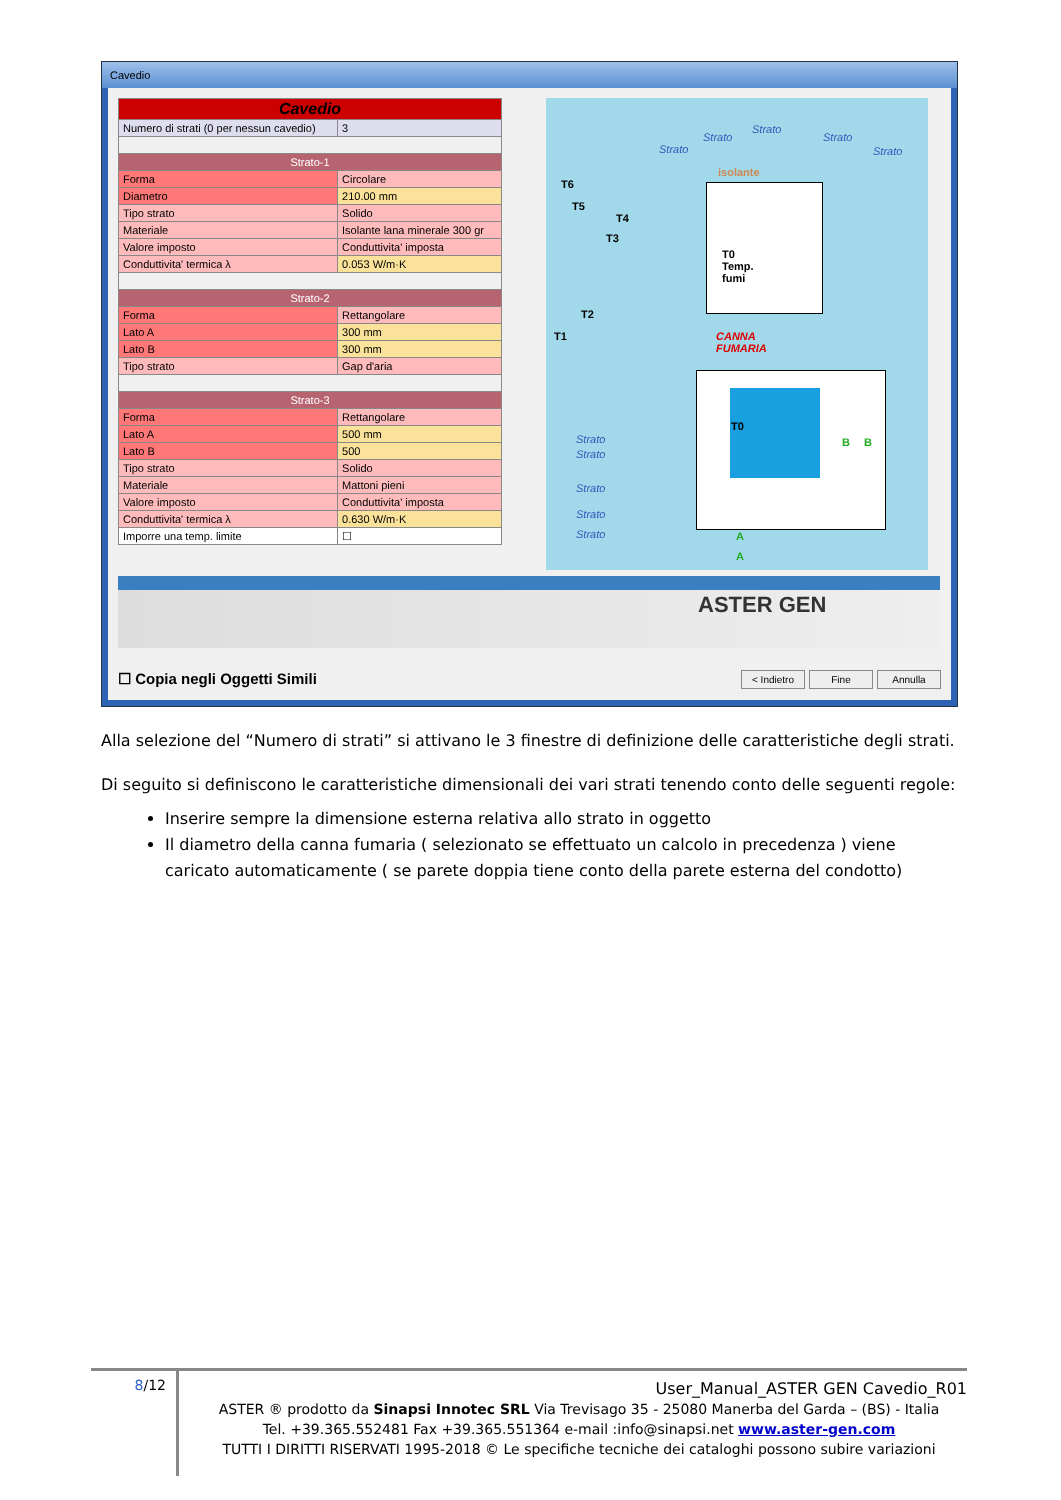Cavedio
| Cavedio | |
| Numero di strati (0 per nessun cavedio) | 3 |
| Strato-1 | |
| Forma | Circolare |
| Diametro | 210.00 mm |
| Tipo strato | Solido |
| Materiale | Isolante lana minerale 300 gr |
| Valore imposto | Conduttivita' imposta |
| Conduttivita' termica λ | 0.053 W/m·K |
| Strato-2 | |
| Forma | Rettangolare |
| Lato A | 300 mm |
| Lato B | 300 mm |
| Tipo strato | Gap d'aria |
| Strato-3 | |
| Forma | Rettangolare |
| Lato A | 500 mm |
| Lato B | 500 |
| Tipo strato | Solido |
| Materiale | Mattoni pieni |
| Valore imposto | Conduttivita' imposta |
| Conduttivita' termica λ | 0.630 W/m·K |
| Imporre una temp. limite | ☐ |
Strato
Strato
Strato
Strato
Strato
isolante
T6
T5
T4
T3
T0
Temp.
fumi
T2
T1 CANNA
FUMARIA
T0
Strato
Strato
Strato
Strato
Strato
B B
A
A
ASTER GEN
☐ Copia negli Oggetti Simili < Indietro Fine Annulla
Alla selezione del “Numero di strati” si attivano le 3 finestre di definizione delle caratteristiche degli strati.
Di seguito si definiscono le caratteristiche dimensionali dei vari strati tenendo conto delle seguenti regole:
Inserire sempre la dimensione esterna relativa allo strato in oggetto
Il diametro della canna fumaria ( selezionato se effettuato un calcolo in precedenza ) viene caricato automaticamente ( se parete doppia tiene conto della parete esterna del condotto)
8/12
User_Manual_ASTER GEN Cavedio_R01
ASTER ® prodotto da Sinapsi Innotec SRL Via Trevisago 35 - 25080 Manerba del Garda – (BS) - Italia
Tel. +39.365.552481 Fax +39.365.551364 e-mail :info@sinapsi.net www.aster-gen.com
TUTTI I DIRITTI RISERVATI 1995-2018 © Le specifiche tecniche dei cataloghi possono subire variazioni